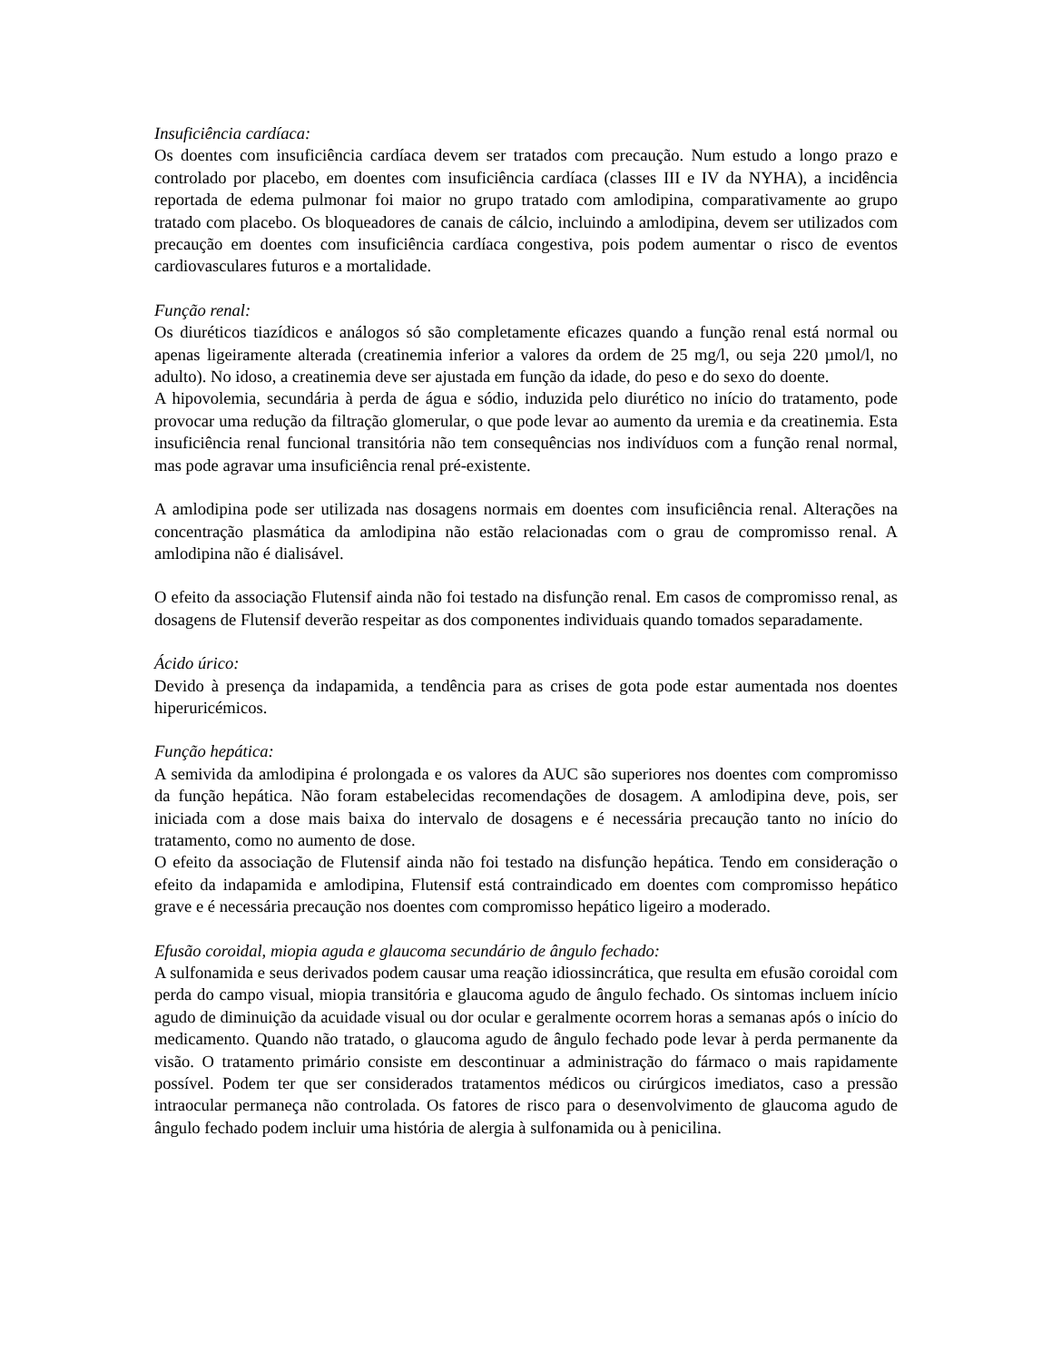Insuficiência cardíaca:
Os doentes com insuficiência cardíaca devem ser tratados com precaução. Num estudo a longo prazo e controlado por placebo, em doentes com insuficiência cardíaca (classes III e IV da NYHA), a incidência reportada de edema pulmonar foi maior no grupo tratado com amlodipina, comparativamente ao grupo tratado com placebo. Os bloqueadores de canais de cálcio, incluindo a amlodipina, devem ser utilizados com precaução em doentes com insuficiência cardíaca congestiva, pois podem aumentar o risco de eventos cardiovasculares futuros e a mortalidade.
Função renal:
Os diuréticos tiazídicos e análogos só são completamente eficazes quando a função renal está normal ou apenas ligeiramente alterada (creatinemia inferior a valores da ordem de 25 mg/l, ou seja 220 µmol/l, no adulto). No idoso, a creatinemia deve ser ajustada em função da idade, do peso e do sexo do doente.
A hipovolemia, secundária à perda de água e sódio, induzida pelo diurético no início do tratamento, pode provocar uma redução da filtração glomerular, o que pode levar ao aumento da uremia e da creatinemia. Esta insuficiência renal funcional transitória não tem consequências nos indivíduos com a função renal normal, mas pode agravar uma insuficiência renal pré-existente.
A amlodipina pode ser utilizada nas dosagens normais em doentes com insuficiência renal. Alterações na concentração plasmática da amlodipina não estão relacionadas com o grau de compromisso renal. A amlodipina não é dialisável.
O efeito da associação Flutensif ainda não foi testado na disfunção renal. Em casos de compromisso renal, as dosagens de Flutensif deverão respeitar as dos componentes individuais quando tomados separadamente.
Ácido úrico:
Devido à presença da indapamida, a tendência para as crises de gota pode estar aumentada nos doentes hiperuricémicos.
Função hepática:
A semivida da amlodipina é prolongada e os valores da AUC são superiores nos doentes com compromisso da função hepática. Não foram estabelecidas recomendações de dosagem. A amlodipina deve, pois, ser iniciada com a dose mais baixa do intervalo de dosagens e é necessária precaução tanto no início do tratamento, como no aumento de dose.
O efeito da associação de Flutensif ainda não foi testado na disfunção hepática. Tendo em consideração o efeito da indapamida e amlodipina, Flutensif está contraindicado em doentes com compromisso hepático grave e é necessária precaução nos doentes com compromisso hepático ligeiro a moderado.
Efusão coroidal, miopia aguda e glaucoma secundário de ângulo fechado:
A sulfonamida e seus derivados podem causar uma reação idiossincrática, que resulta em efusão coroidal com perda do campo visual, miopia transitória e glaucoma agudo de ângulo fechado. Os sintomas incluem início agudo de diminuição da acuidade visual ou dor ocular e geralmente ocorrem horas a semanas após o início do medicamento. Quando não tratado, o glaucoma agudo de ângulo fechado pode levar à perda permanente da visão. O tratamento primário consiste em descontinuar a administração do fármaco o mais rapidamente possível. Podem ter que ser considerados tratamentos médicos ou cirúrgicos imediatos, caso a pressão intraocular permaneça não controlada. Os fatores de risco para o desenvolvimento de glaucoma agudo de ângulo fechado podem incluir uma história de alergia à sulfonamida ou à penicilina.